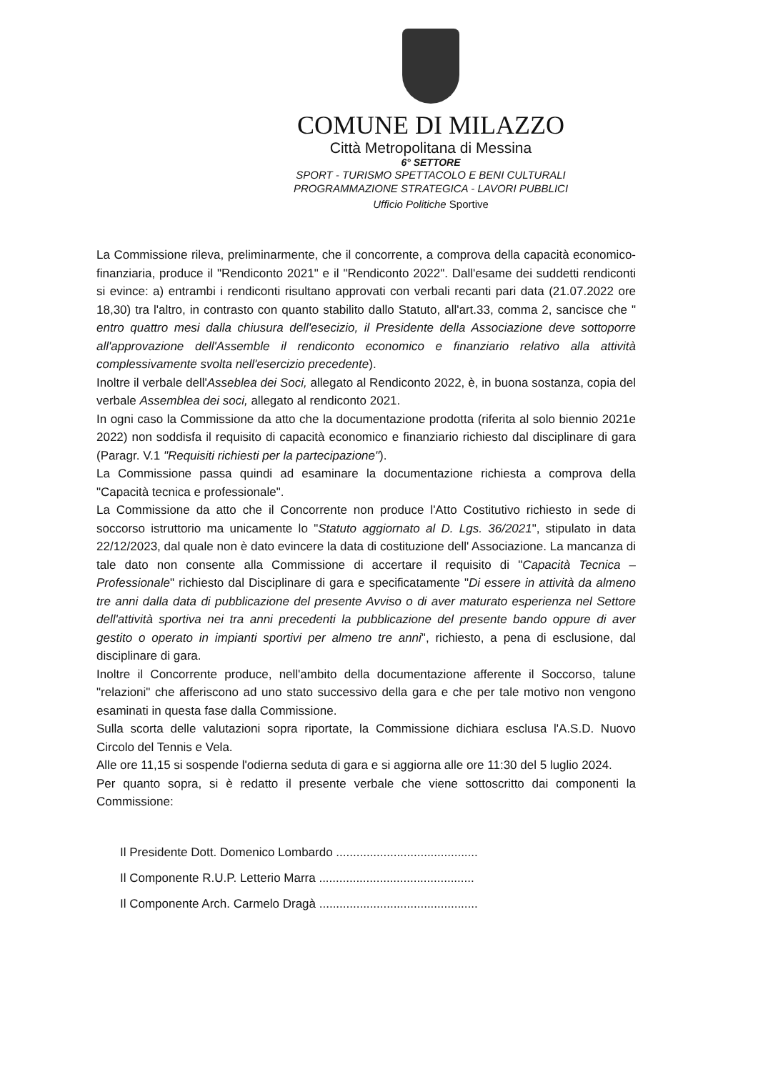COMUNE DI MILAZZO
Città Metropolitana di Messina
6° SETTORE
SPORT - TURISMO SPETTACOLO E BENI CULTURALI
PROGRAMMAZIONE STRATEGICA - LAVORI PUBBLICI
Ufficio Politiche Sportive
La Commissione rileva, preliminarmente, che il concorrente, a comprova della capacità economico-finanziaria, produce il "Rendiconto 2021" e il "Rendiconto 2022". Dall'esame dei suddetti rendiconti si evince: a) entrambi i rendiconti risultano approvati con verbali recanti pari data (21.07.2022 ore 18,30) tra l'altro, in contrasto con quanto stabilito dallo Statuto, all'art.33, comma 2, sancisce che " entro quattro mesi dalla chiusura dell'esecizio, il Presidente della Associazione deve sottoporre all'approvazione dell'Assemble il rendiconto economico e finanziario relativo alla attività complessivamente svolta nell'esercizio precedente).
Inoltre il verbale dell'Asseblea dei Soci, allegato al Rendiconto 2022, è, in buona sostanza, copia del verbale Assemblea dei soci, allegato al rendiconto 2021.
In ogni caso la Commissione da atto che la documentazione prodotta (riferita al solo biennio 2021e 2022) non soddisfa il requisito di capacità economico e finanziario richiesto dal disciplinare di gara (Paragr. V.1 "Requisiti richiesti per la partecipazione").
La Commissione passa quindi ad esaminare la documentazione richiesta a comprova della "Capacità tecnica e professionale".
La Commissione da atto che il Concorrente non produce l'Atto Costitutivo richiesto in sede di soccorso istruttorio ma unicamente lo "Statuto aggiornato al D. Lgs. 36/2021", stipulato in data 22/12/2023, dal quale non è dato evincere la data di costituzione dell' Associazione. La mancanza di tale dato non consente alla Commissione di accertare il requisito di "Capacità Tecnica –Professionale" richiesto dal Disciplinare di gara e specificatamente "Di essere in attività da almeno tre anni dalla data di pubblicazione del presente Avviso o di aver maturato esperienza nel Settore dell'attività sportiva nei tra anni precedenti la pubblicazione del presente bando oppure di aver gestito o operato in impianti sportivi per almeno tre anni", richiesto, a pena di esclusione, dal disciplinare di gara.
Inoltre il Concorrente produce, nell'ambito della documentazione afferente il Soccorso, talune "relazioni" che afferiscono ad uno stato successivo della gara e che per tale motivo non vengono esaminati in questa fase dalla Commissione.
Sulla scorta delle valutazioni sopra riportate, la Commissione dichiara esclusa l'A.S.D. Nuovo Circolo del Tennis e Vela.
Alle ore 11,15 si sospende l'odierna seduta di gara e si aggiorna alle ore 11:30 del 5 luglio 2024.
Per quanto sopra, si è redatto il presente verbale che viene sottoscritto dai componenti la Commissione:
Il Presidente Dott. Domenico Lombardo ..........................................
Il Componente R.U.P. Letterio Marra ..............................................
Il Componente Arch. Carmelo Dragà ...............................................